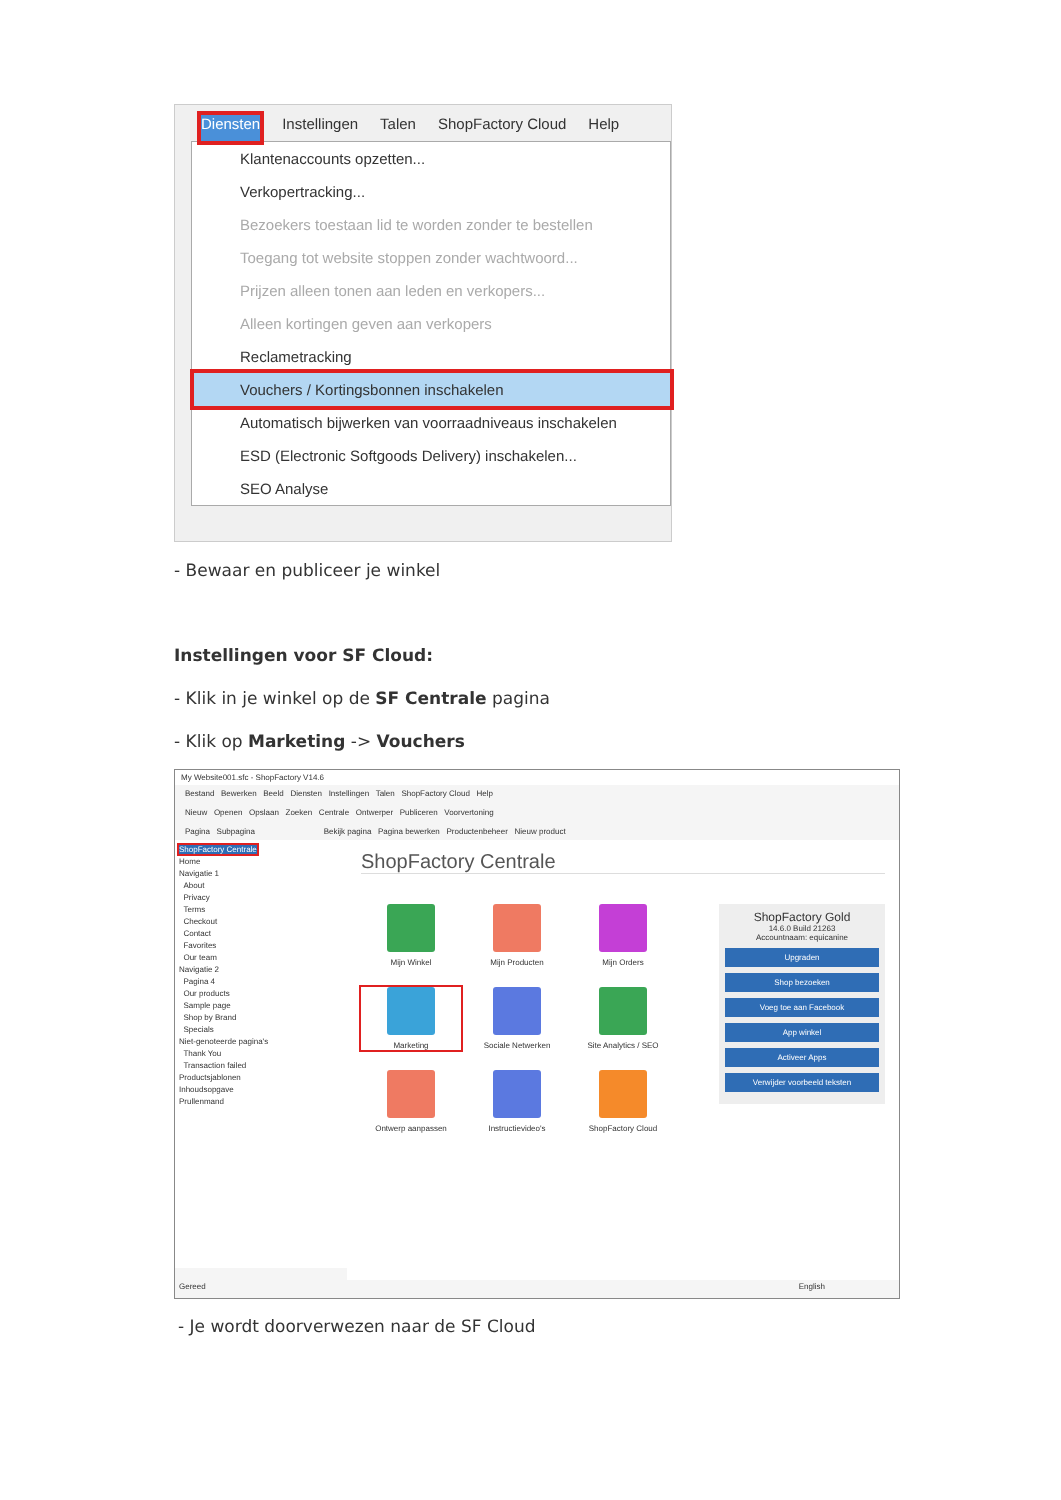Diensten Instellingen Talen ShopFactory Cloud Help
Klantenaccounts opzetten...
Verkopertracking...
Bezoekers toestaan lid te worden zonder te bestellen
Toegang tot website stoppen zonder wachtwoord...
Prijzen alleen tonen aan leden en verkopers...
Alleen kortingen geven aan verkopers
Reclametracking
Vouchers / Kortingsbonnen inschakelen
Automatisch bijwerken van voorraadniveaus inschakelen
ESD (Electronic Softgoods Delivery) inschakelen...
SEO Analyse
- Bewaar en publiceer je winkel
Instellingen voor SF Cloud:
- Klik in je winkel op de SF Centrale pagina
- Klik op Marketing -> Vouchers
My Website001.sfc - ShopFactory V14.6
Bestand Bewerken Beeld Diensten Instellingen Talen ShopFactory Cloud Help
Nieuw Openen Opslaan Zoeken Centrale Ontwerper Publiceren Voorvertoning
Pagina Subpagina Bekijk pagina Pagina bewerken Productenbeheer Nieuw product
ShopFactory Centrale
Home
Navigatie 1
About
Privacy
Terms
Checkout
Contact
Favorites
Our team
Navigatie 2
Pagina 4
Our products
Sample page
Shop by Brand
Specials
Niet-genoteerde pagina's
Thank You
Transaction failed
Productsjablonen
Inhoudsopgave
Prullenmand
ShopFactory Centrale
Mijn Winkel
Mijn Producten
Mijn Orders
Marketing
Sociale Netwerken
Site Analytics / SEO
Ontwerp aanpassen
Instructievideo's
ShopFactory Cloud
ShopFactory Gold
14.6.0 Build 21263
Accountnaam: equicanine
Upgraden
Shop bezoeken
Voeg toe aan Facebook
App winkel
Activeer Apps
Verwijder voorbeeld teksten
Gereed English
- Je wordt doorverwezen naar de SF Cloud